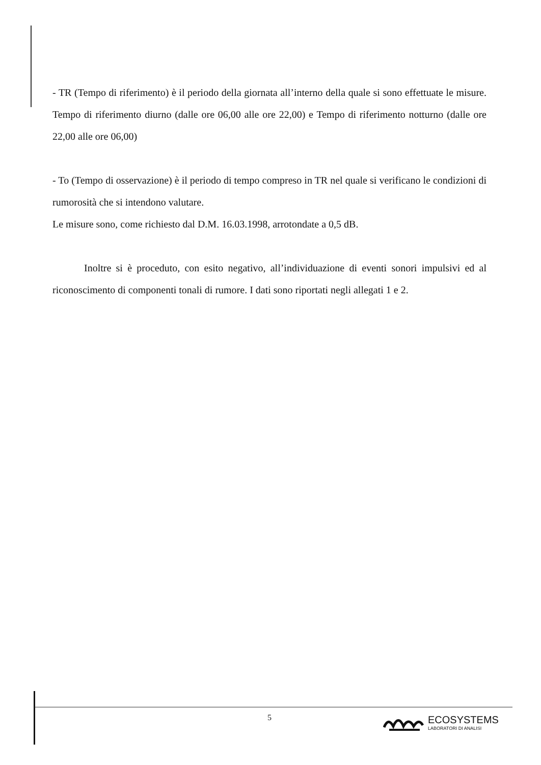- TR (Tempo di riferimento) è il periodo della giornata all’interno della quale si sono effettuate le misure. Tempo di riferimento diurno (dalle ore 06,00 alle ore 22,00) e Tempo di riferimento notturno (dalle ore 22,00 alle ore 06,00)
- To (Tempo di osservazione) è il periodo di tempo compreso in TR nel quale si verificano le condizioni di rumorosità che si intendono valutare.
Le misure sono, come richiesto dal D.M. 16.03.1998, arrotondate a 0,5 dB.
Inoltre si è proceduto, con esito negativo, all’individuazione di eventi sonori impulsivi ed al riconoscimento di componenti tonali di rumore. I dati sono riportati negli allegati 1 e 2.
5
ECOSYSTEMS
LABORATORI DI ANALISI